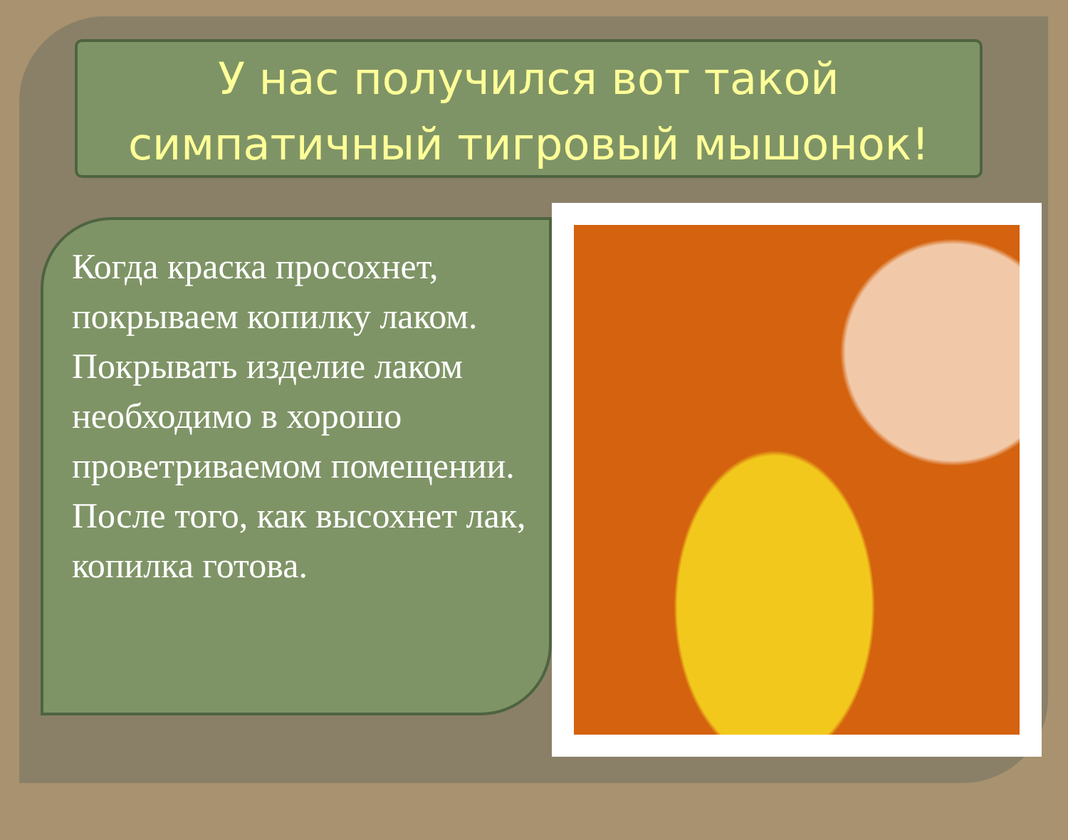У нас получился вот такой симпатичный тигровый мышонок!
Когда краска просохнет, покрываем копилку лаком.
Покрывать изделие лаком необходимо в хорошо проветриваемом помещении.
После того, как высохнет лак, копилка готова.